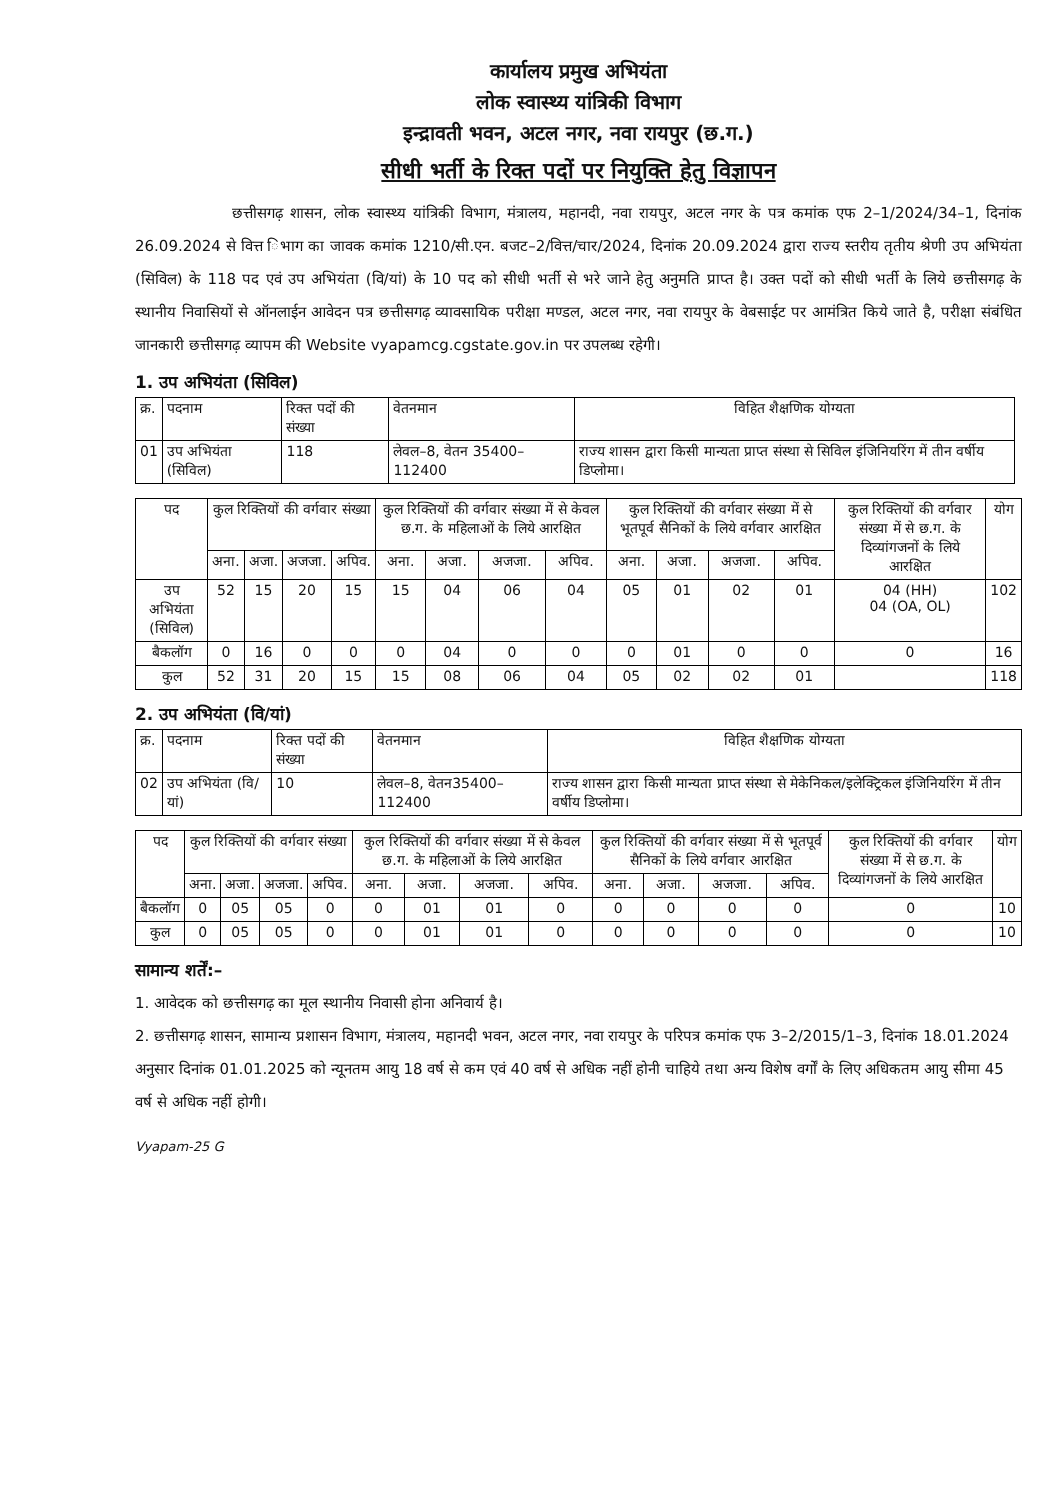कार्यालय प्रमुख अभियंता
लोक स्वास्थ्य यांत्रिकी विभाग
इन्द्रावती भवन, अटल नगर, नवा रायपुर (छ.ग.)
सीधी भर्ती के रिक्त पदों पर नियुक्ति हेतु विज्ञापन
छत्तीसगढ़ शासन, लोक स्वास्थ्य यांत्रिकी विभाग, मंत्रालय, महानदी, नवा रायपुर, अटल नगर के पत्र कमांक एफ 2–1/2024/34–1, दिनांक 26.09.2024 से वित्त िभाग का जावक कमांक 1210/सी.एन. बजट–2/वित्त/चार/2024, दिनांक 20.09.2024 द्वारा राज्य स्तरीय तृतीय श्रेणी उप अभियंता (सिविल) के 118 पद एवं उप अभियंता (वि/यां) के 10 पद को सीधी भर्ती से भरे जाने हेतु अनुमति प्राप्त है। उक्त पदों को सीधी भर्ती के लिये छत्तीसगढ़ के स्थानीय निवासियों से ऑनलाईन आवेदन पत्र छत्तीसगढ़ व्यावसायिक परीक्षा मण्डल, अटल नगर, नवा रायपुर के वेबसाईट पर आमंत्रित किये जाते है, परीक्षा संबंधित जानकारी छत्तीसगढ़ व्यापम की Website vyapamcg.cgstate.gov.in पर उपलब्ध रहेगी।
1. उप अभियंता (सिविल)
| क्र. | पदनाम | रिक्त पदों की संख्या | वेतनमान | विहित शैक्षणिक योग्यता |
| 01 | उप अभियंता (सिविल) | 118 | लेवल–8, वेतन 35400–112400 | राज्य शासन द्वारा किसी मान्यता प्राप्त संस्था से सिविल इंजिनियरिंग में तीन वर्षीय डिप्लोमा। |
| पद | कुल रिक्तियों की वर्गवार संख्या | | | | कुल रिक्तियों की वर्गवार संख्या में से केवल छ.ग. के महिलाओं के लिये आरक्षित | | | | कुल रिक्तियों की वर्गवार संख्या में से भूतपूर्व सैनिकों के लिये वर्गवार आरक्षित | | | | कुल रिक्तियों की वर्गवार संख्या में से छ.ग. के दिव्यांगजनों के लिये आरक्षित | योग |
| | अना. | अजा. | अजजा. | अपिव. | अना. | अजा. | अजजा. | अपिव. | अना. | अजा. | अजजा. | अपिव. | | |
| उप अभियंता (सिविल) | 52 | 15 | 20 | 15 | 15 | 04 | 06 | 04 | 05 | 01 | 02 | 01 | 04 (HH) 04 (OA, OL) | 102 |
| बैकलॉग | 0 | 16 | 0 | 0 | 0 | 04 | 0 | 0 | 0 | 01 | 0 | 0 | 0 | 16 |
| कुल | 52 | 31 | 20 | 15 | 15 | 08 | 06 | 04 | 05 | 02 | 02 | 01 | | 118 |
2. उप अभियंता (वि/यां)
| क्र. | पदनाम | रिक्त पदों की संख्या | वेतनमान | विहित शैक्षणिक योग्यता |
| 02 | उप अभियंता (वि/यां) | 10 | लेवल–8, वेतन35400–112400 | राज्य शासन द्वारा किसी मान्यता प्राप्त संस्था से मेकेनिकल/इलेक्ट्रिकल इंजिनियरिंग में तीन वर्षीय डिप्लोमा। |
| पद | कुल रिक्तियों की वर्गवार संख्या | | | | कुल रिक्तियों की वर्गवार संख्या में से केवल छ.ग. के महिलाओं के लिये आरक्षित | | | | कुल रिक्तियों की वर्गवार संख्या में से भूतपूर्व सैनिकों के लिये वर्गवार आरक्षित | | | | कुल रिक्तियों की वर्गवार संख्या में से छ.ग. के दिव्यांगजनों के लिये आरक्षित | योग |
| | अना. | अजा. | अजजा. | अपिव. | अना. | अजा. | अजजा. | अपिव. | अना. | अजा. | अजजा. | अपिव. | | |
| बैकलॉग | 0 | 05 | 05 | 0 | 0 | 01 | 01 | 0 | 0 | 0 | 0 | 0 | 0 | 10 |
| कुल | 0 | 05 | 05 | 0 | 0 | 01 | 01 | 0 | 0 | 0 | 0 | 0 | 0 | 10 |
सामान्य शर्तें:–
1. आवेदक को छत्तीसगढ़ का मूल स्थानीय निवासी होना अनिवार्य है।
2. छत्तीसगढ़ शासन, सामान्य प्रशासन विभाग, मंत्रालय, महानदी भवन, अटल नगर, नवा रायपुर के परिपत्र कमांक एफ 3–2/2015/1–3, दिनांक 18.01.2024 अनुसार दिनांक 01.01.2025 को न्यूनतम आयु 18 वर्ष से कम एवं 40 वर्ष से अधिक नहीं होनी चाहिये तथा अन्य विशेष वर्गों के लिए अधिकतम आयु सीमा 45 वर्ष से अधिक नहीं होगी।
Vyapam-25 G